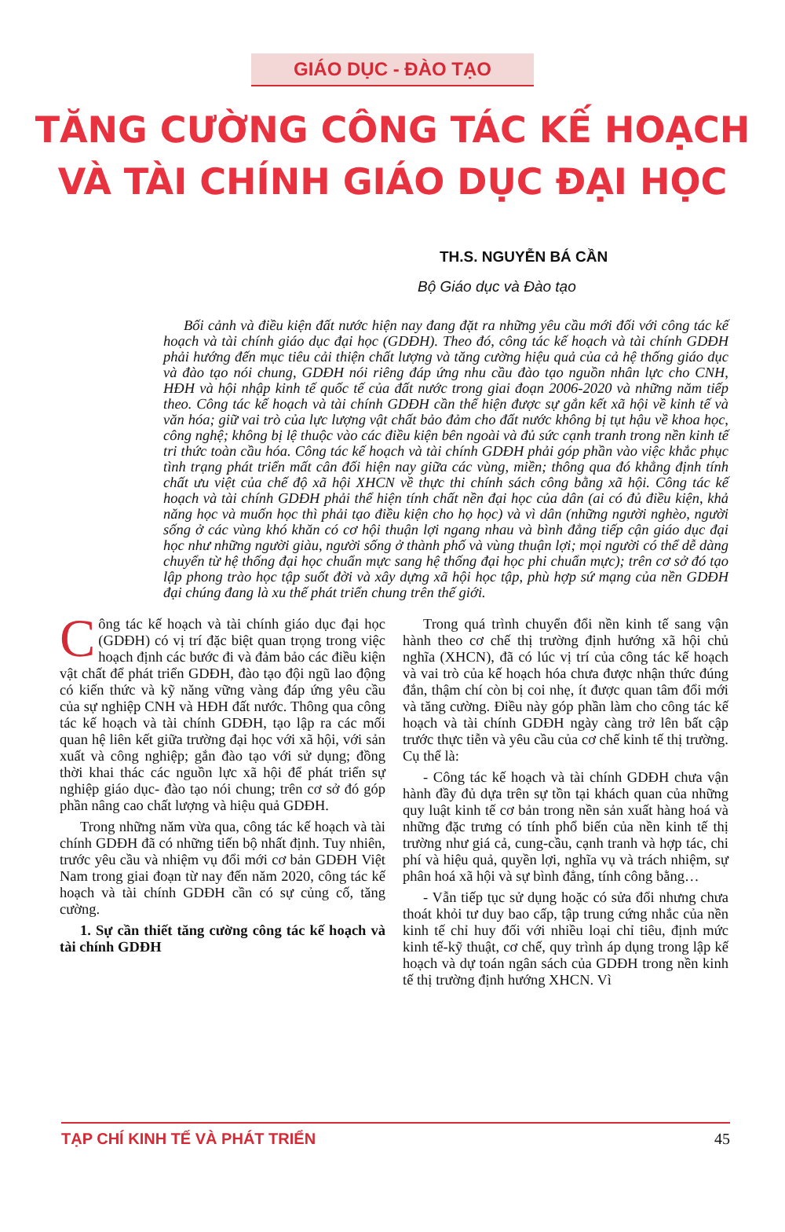GIÁO DỤC - ĐÀO TẠO
TĂNG CƯỜNG CÔNG TÁC KẾ HOẠCH
VÀ TÀI CHÍNH GIÁO DỤC ĐẠI HỌC
TH.S. NGUYỄN BÁ CẦN
Bộ Giáo dục và Đào tạo
Bối cảnh và điều kiện đất nước hiện nay đang đặt ra những yêu cầu mới đối với công tác kế hoạch và tài chính giáo dục đại học (GDĐH). Theo đó, công tác kế hoạch và tài chính GDĐH phải hướng đến mục tiêu cải thiện chất lượng và tăng cường hiệu quả của cả hệ thống giáo dục và đào tạo nói chung, GDĐH nói riêng đáp ứng nhu cầu đào tạo nguồn nhân lực cho CNH, HĐH và hội nhập kinh tế quốc tế của đất nước trong giai đoạn 2006-2020 và những năm tiếp theo. Công tác kế hoạch và tài chính GDĐH cần thể hiện được sự gắn kết xã hội về kinh tế và văn hóa; giữ vai trò của lực lượng vật chất bảo đảm cho đất nước không bị tụt hậu về khoa học, công nghệ; không bị lệ thuộc vào các điều kiện bên ngoài và đủ sức cạnh tranh trong nền kinh tế tri thức toàn cầu hóa. Công tác kế hoạch và tài chính GDĐH phải góp phần vào việc khắc phục tình trạng phát triển mất cân đối hiện nay giữa các vùng, miền; thông qua đó khẳng định tính chất ưu việt của chế độ xã hội XHCN về thực thi chính sách công bằng xã hội. Công tác kế hoạch và tài chính GDĐH phải thể hiện tính chất nền đại học của dân (ai có đủ điều kiện, khả năng học và muốn học thì phải tạo điều kiện cho họ học) và vì dân (những người nghèo, người sống ở các vùng khó khăn có cơ hội thuận lợi ngang nhau và bình đẳng tiếp cận giáo dục đại học như những người giàu, người sống ở thành phố và vùng thuận lợi; mọi người có thể dễ dàng chuyển từ hệ thống đại học chuẩn mực sang hệ thống đại học phi chuẩn mực); trên cơ sở đó tạo lập phong trào học tập suốt đời và xây dựng xã hội học tập, phù hợp sứ mạng của nền GDĐH đại chúng đang là xu thế phát triển chung trên thế giới.
Công tác kế hoạch và tài chính giáo dục đại học (GDĐH) có vị trí đặc biệt quan trọng trong việc hoạch định các bước đi và đảm bảo các điều kiện vật chất để phát triển GDĐH, đào tạo đội ngũ lao động có kiến thức và kỹ năng vững vàng đáp ứng yêu cầu của sự nghiệp CNH và HĐH đất nước. Thông qua công tác kế hoạch và tài chính GDĐH, tạo lập ra các mối quan hệ liên kết giữa trường đại học với xã hội, với sản xuất và công nghiệp; gắn đào tạo với sử dụng; đồng thời khai thác các nguồn lực xã hội để phát triển sự nghiệp giáo dục- đào tạo nói chung; trên cơ sở đó góp phần nâng cao chất lượng và hiệu quả GDĐH.
Trong những năm vừa qua, công tác kế hoạch và tài chính GDĐH đã có những tiến bộ nhất định. Tuy nhiên, trước yêu cầu và nhiệm vụ đổi mới cơ bản GDĐH Việt Nam trong giai đoạn từ nay đến năm 2020, công tác kế hoạch và tài chính GDĐH cần có sự củng cố, tăng cường.
1. Sự cần thiết tăng cường công tác kế hoạch và tài chính GDĐH
Trong quá trình chuyển đổi nền kinh tế sang vận hành theo cơ chế thị trường định hướng xã hội chủ nghĩa (XHCN), đã có lúc vị trí của công tác kế hoạch và vai trò của kế hoạch hóa chưa được nhận thức đúng đắn, thậm chí còn bị coi nhẹ, ít được quan tâm đổi mới và tăng cường. Điều này góp phần làm cho công tác kế hoạch và tài chính GDĐH ngày càng trở lên bất cập trước thực tiễn và yêu cầu của cơ chế kinh tế thị trường. Cụ thể là:
- Công tác kế hoạch và tài chính GDĐH chưa vận hành đầy đủ dựa trên sự tồn tại khách quan của những quy luật kinh tế cơ bản trong nền sản xuất hàng hoá và những đặc trưng có tính phổ biến của nền kinh tế thị trường như giá cả, cung-cầu, cạnh tranh và hợp tác, chi phí và hiệu quả, quyền lợi, nghĩa vụ và trách nhiệm, sự phân hoá xã hội và sự bình đẳng, tính công bằng…
- Vẫn tiếp tục sử dụng hoặc có sửa đổi nhưng chưa thoát khỏi tư duy bao cấp, tập trung cứng nhắc của nền kinh tế chỉ huy đối với nhiều loại chỉ tiêu, định mức kinh tế-kỹ thuật, cơ chế, quy trình áp dụng trong lập kế hoạch và dự toán ngân sách của GDĐH trong nền kinh tế thị trường định hướng XHCN. Vì
TẠP CHÍ KINH TẾ VÀ PHÁT TRIỂN 45